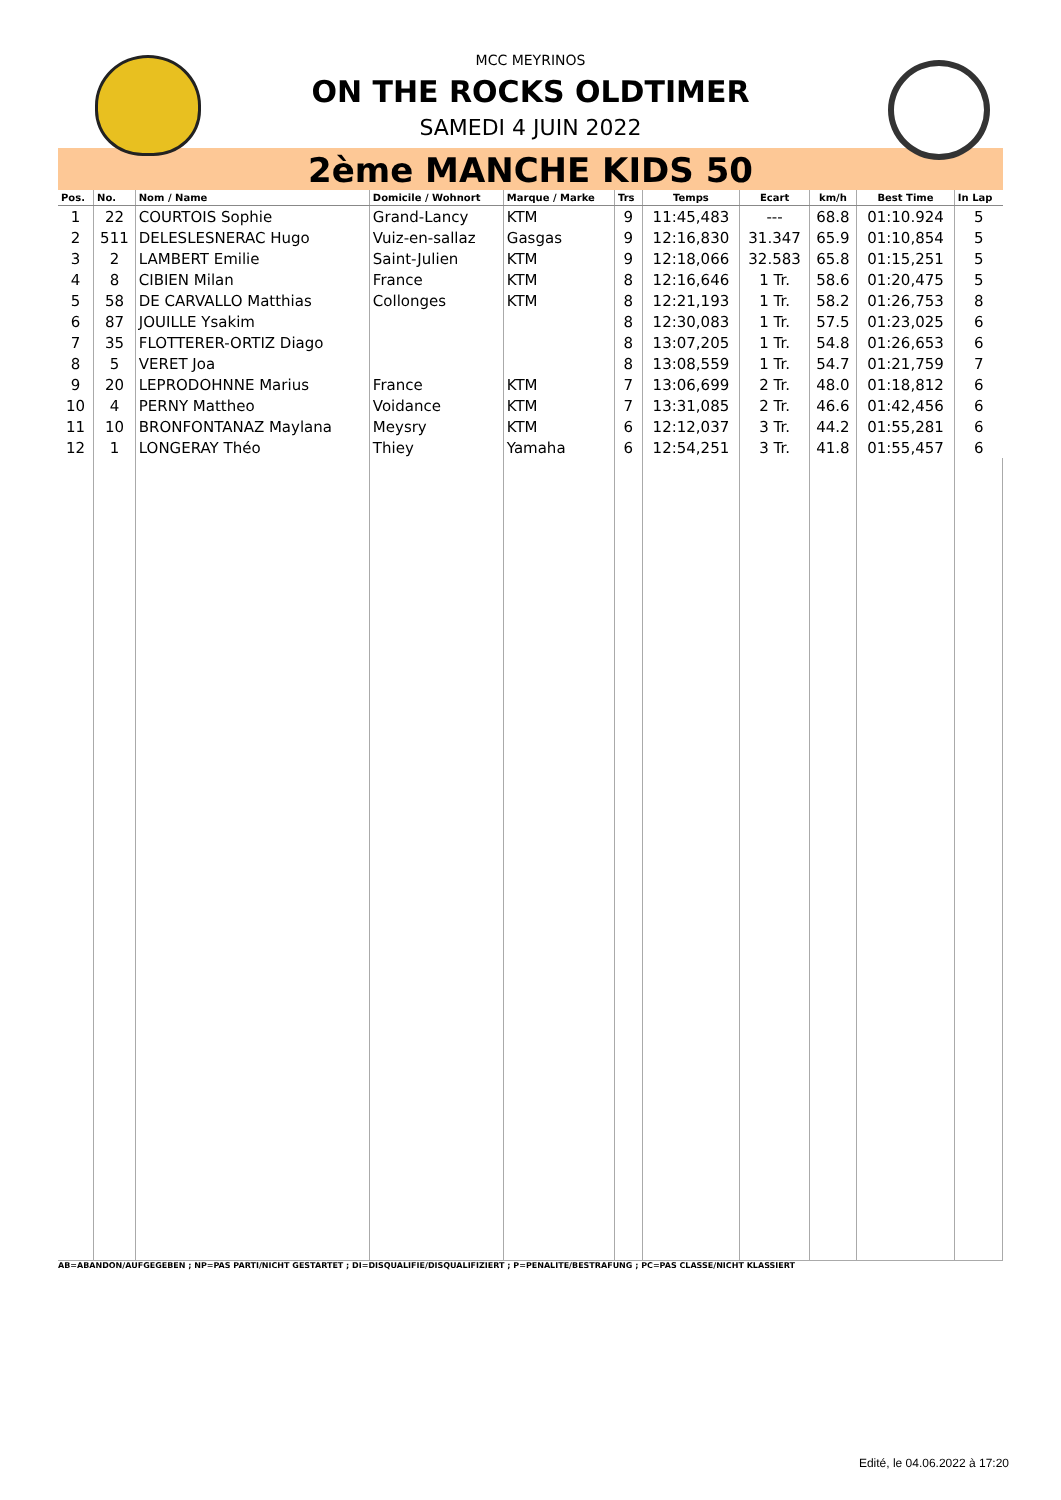MCC MEYRINOS
ON THE ROCKS OLDTIMER
SAMEDI 4 JUIN 2022
2ème MANCHE KIDS 50
| Pos. | No. | Nom / Name | Domicile / Wohnort | Marque / Marke | Trs | Temps | Ecart | km/h | Best Time | In Lap |
| --- | --- | --- | --- | --- | --- | --- | --- | --- | --- | --- |
| 1 | 22 | COURTOIS Sophie | Grand-Lancy | KTM | 9 | 11:45,483 | --- | 68.8 | 01:10.924 | 5 |
| 2 | 511 | DELESLESNERAC Hugo | Vuiz-en-sallaz | Gasgas | 9 | 12:16,830 | 31.347 | 65.9 | 01:10,854 | 5 |
| 3 | 2 | LAMBERT Emilie | Saint-Julien | KTM | 9 | 12:18,066 | 32.583 | 65.8 | 01:15,251 | 5 |
| 4 | 8 | CIBIEN Milan | France | KTM | 8 | 12:16,646 | 1 Tr. | 58.6 | 01:20,475 | 5 |
| 5 | 58 | DE CARVALLO Matthias | Collonges | KTM | 8 | 12:21,193 | 1 Tr. | 58.2 | 01:26,753 | 8 |
| 6 | 87 | JOUILLE Ysakim | | | 8 | 12:30,083 | 1 Tr. | 57.5 | 01:23,025 | 6 |
| 7 | 35 | FLOTTERER-ORTIZ Diago | | | 8 | 13:07,205 | 1 Tr. | 54.8 | 01:26,653 | 6 |
| 8 | 5 | VERET Joa | | | 8 | 13:08,559 | 1 Tr. | 54.7 | 01:21,759 | 7 |
| 9 | 20 | LEPRODOHNNE Marius | France | KTM | 7 | 13:06,699 | 2 Tr. | 48.0 | 01:18,812 | 6 |
| 10 | 4 | PERNY Mattheo | Voidance | KTM | 7 | 13:31,085 | 2 Tr. | 46.6 | 01:42,456 | 6 |
| 11 | 10 | BRONFONTANAZ Maylana | Meysry | KTM | 6 | 12:12,037 | 3 Tr. | 44.2 | 01:55,281 | 6 |
| 12 | 1 | LONGERAY Théo | Thiey | Yamaha | 6 | 12:54,251 | 3 Tr. | 41.8 | 01:55,457 | 6 |
AB=ABANDON/AUFGEGEBEN ; NP=PAS PARTI/NICHT GESTARTET ; DI=DISQUALIFIE/DISQUALIFIZIERT ; P=PENALITE/BESTRAFUNG ; PC=PAS CLASSE/NICHT KLASSIERT
Edité, le 04.06.2022 à 17:20